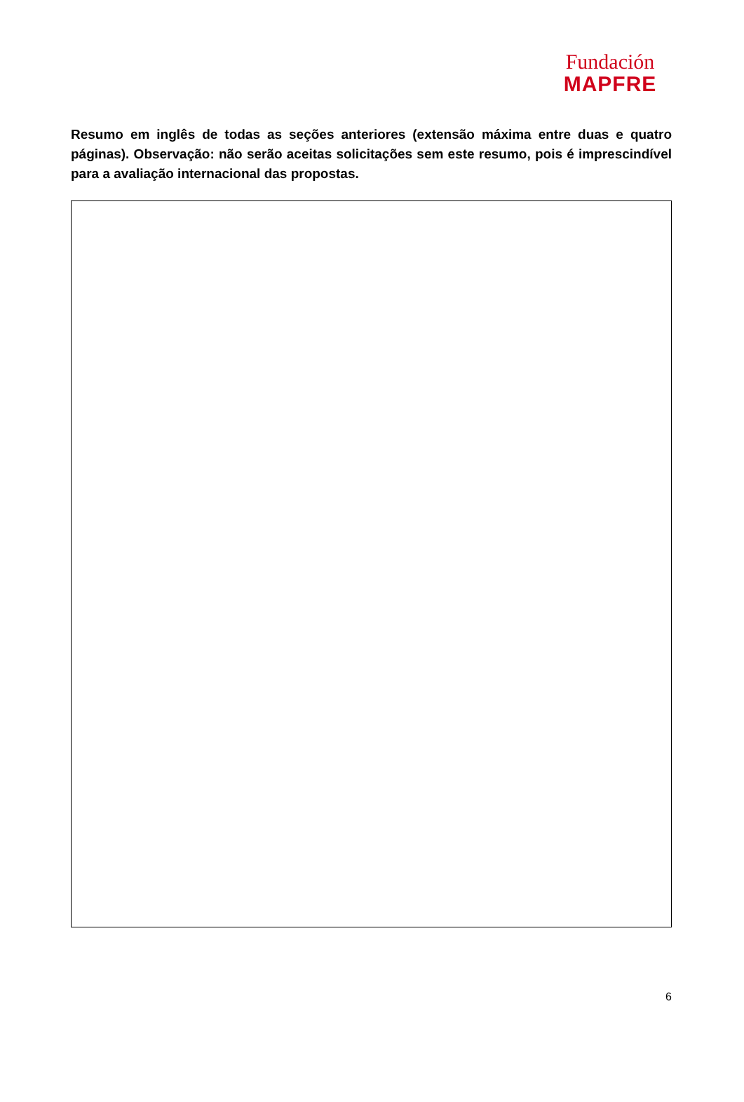Fundación
MAPFRE
Resumo em inglês de todas as seções anteriores (extensão máxima entre duas e quatro páginas). Observação: não serão aceitas solicitações sem este resumo, pois é imprescindível para a avaliação internacional das propostas.
6